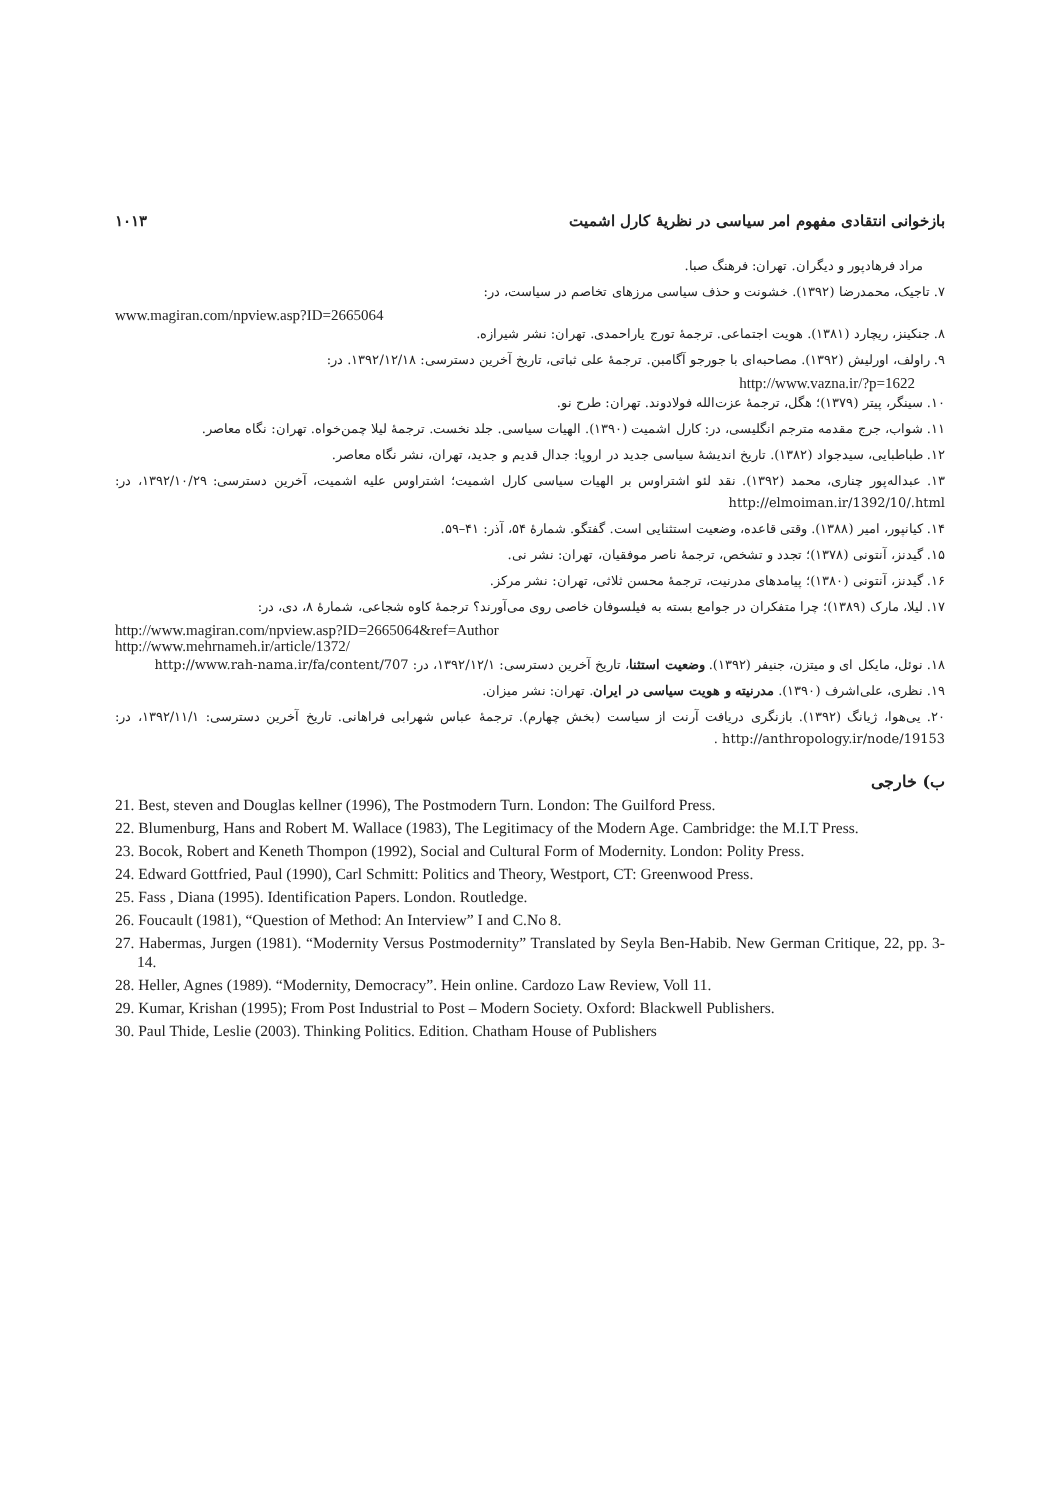بازخوانی انتقادی مفهوم امر سیاسی در نظریهٔ کارل اشمیت ۱۰۱۳
مراد فرهادپور و دیگران. تهران: فرهنگ صبا.
۷. تاجیک، محمدرضا (۱۳۹۲). خشونت و حذف سیاسی مرزهای تخاصم در سیاست، در:
www.magiran.com/npview.asp?ID=2665064
۸. جنکینز، ریچارد (۱۳۸۱). هویت اجتماعی. ترجمهٔ تورج یاراحمدی. تهران: نشر شیرازه.
۹. راولف، اورلیش (۱۳۹۲). مصاحبه‌ای با جورجو آگامبن. ترجمهٔ علی ثباتی، تاریخ آخرین دسترسی: ۱۳۹۲/۱۲/۱۸. در:
http://www.vazna.ir/?p=1622
۱۰. سینگر، پیتر (۱۳۷۹)؛ هگل، ترجمهٔ عزت‌الله فولادوند. تهران: طرح نو.
۱۱. شواب، جرج مقدمه مترجم انگلیسی، در: کارل اشمیت (۱۳۹۰). الهیات سیاسی. جلد نخست. ترجمهٔ لیلا چمن‌خواه. تهران: نگاه معاصر.
۱۲. طباطبایی، سیدجواد (۱۳۸۲). تاریخ اندیشهٔ سیاسی جدید در اروپا: جدال قدیم و جدید، تهران، نشر نگاه معاصر.
۱۳. عبداله‌پور چناری، محمد (۱۳۹۲). نقد لئو اشتراوس بر الهیات سیاسی کارل اشمیت؛ اشتراوس علیه اشمیت، آخرین دسترسی: ۱۳۹۲/۱۰/۲۹، در: http://elmoiman.ir/1392/10/.html
۱۴. کیانپور، امیر (۱۳۸۸). وقتی قاعده، وضعیت استثنایی است. گفتگو. شمارهٔ ۵۴، آذر: ۴۱–۵۹.
۱۵. گیدنز، آنتونی (۱۳۷۸)؛ تجدد و تشخص، ترجمهٔ ناصر موفقیان، تهران: نشر نی.
۱۶. گیدنز، آنتونی (۱۳۸۰)؛ پیامدهای مدرنیت، ترجمهٔ محسن ثلاثی، تهران: نشر مرکز.
۱۷. لیلا، مارک (۱۳۸۹)؛ چرا متفکران در جوامع بسته به فیلسوفان خاصی روی می‌آورند؟ ترجمهٔ کاوه شجاعی، شمارهٔ ۸، دی، در:
http://www.magiran.com/npview.asp?ID=2665064&ref=Author
http://www.mehrnameh.ir/article/1372/
۱۸. نوئل، مایکل ای و میتزن، جنیفر (۱۳۹۲). وضعیت استثنا، تاریخ آخرین دسترسی: ۱۳۹۲/۱۲/۱، در: http://www.rah-nama.ir/fa/content/707
۱۹. نظری، علی‌اشرف (۱۳۹۰). مدرنیته و هویت سیاسی در ایران. تهران: نشر میزان.
۲۰. یی‌هوا، ژیانگ (۱۳۹۲). بازنگری دریافت آرنت از سیاست (بخش چهارم). ترجمهٔ عباس شهرابی فراهانی. تاریخ آخرین دسترسی: ۱۳۹۲/۱۱/۱، در: http://anthropology.ir/node/19153 .
ب) خارجی
21. Best, steven and Douglas kellner (1996), The Postmodern Turn. London: The Guilford Press.
22. Blumenburg, Hans and Robert M. Wallace (1983), The Legitimacy of the Modern Age. Cambridge: the M.I.T Press.
23. Bocok, Robert and Keneth Thompon (1992), Social and Cultural Form of Modernity. London: Polity Press.
24. Edward Gottfried, Paul (1990), Carl Schmitt: Politics and Theory, Westport, CT: Greenwood Press.
25. Fass , Diana (1995). Identification Papers. London. Routledge.
26. Foucault (1981), “Question of Method: An Interview” I and C.No 8.
27. Habermas, Jurgen (1981). “Modernity Versus Postmodernity” Translated by Seyla Ben-Habib. New German Critique, 22, pp. 3-14.
28. Heller, Agnes (1989). “Modernity, Democracy”. Hein online. Cardozo Law Review, Voll 11.
29. Kumar, Krishan (1995); From Post Industrial to Post – Modern Society. Oxford: Blackwell Publishers.
30. Paul Thide, Leslie (2003). Thinking Politics. Edition. Chatham House of Publishers